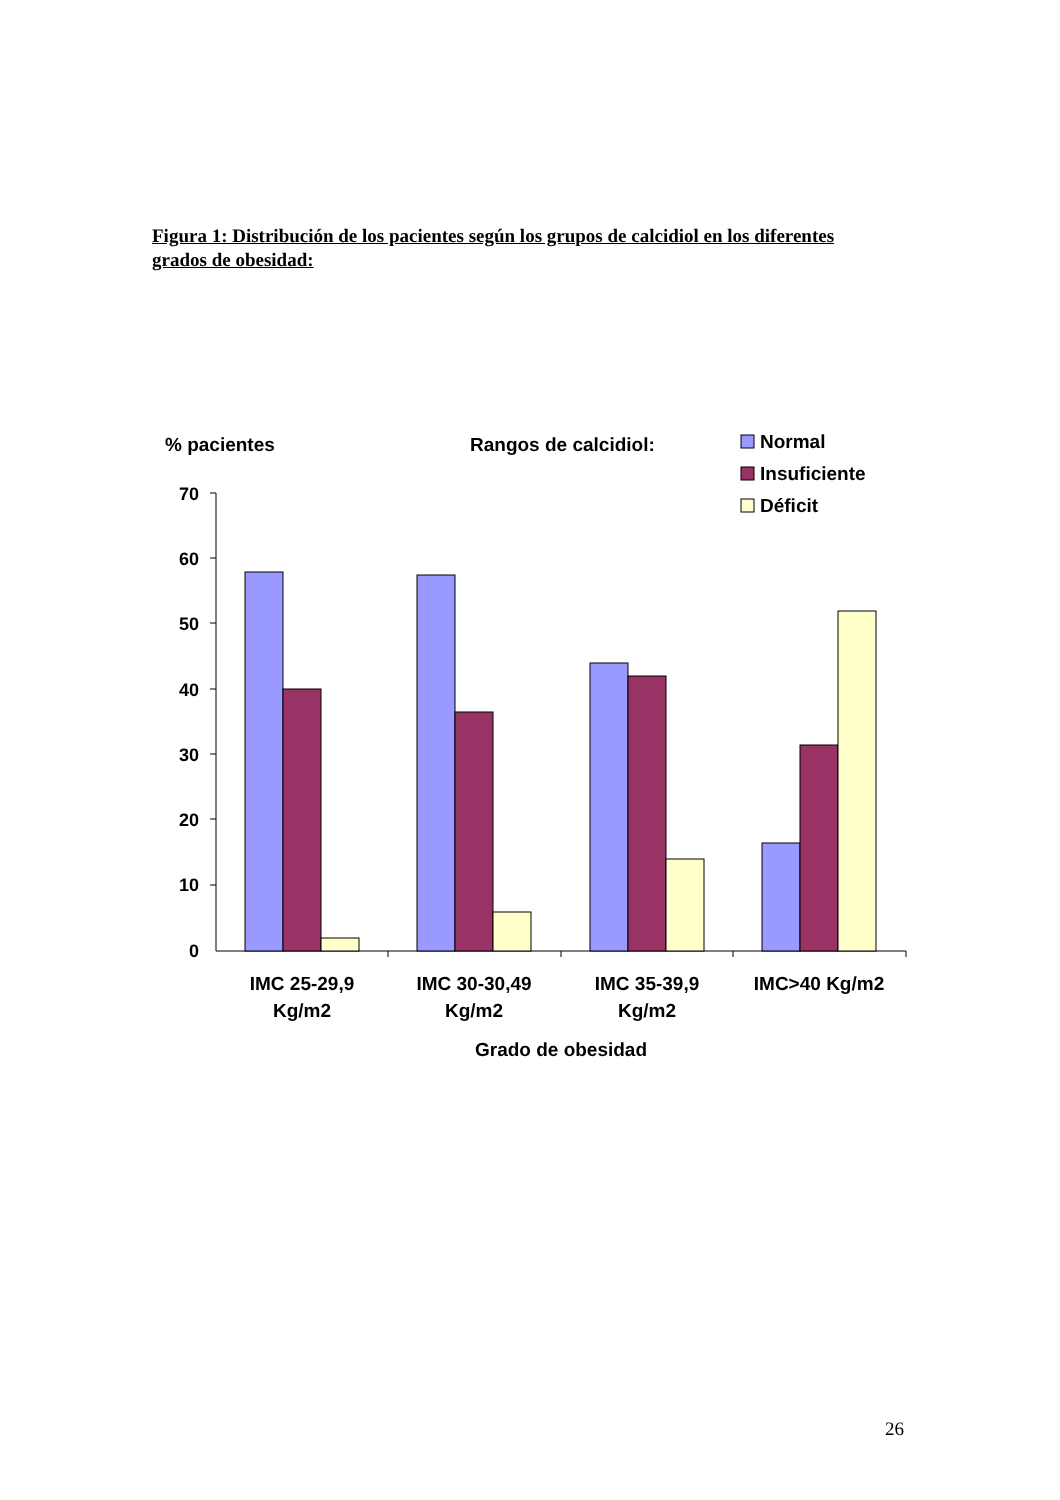Figura 1: Distribución de los pacientes según los grupos de calcidiol en los diferentes grados de obesidad:
% pacientes
Rangos de calcidiol:
Normal
Insuficiente
Déficit
70
60
50
40
30
20
10
0
IMC 25-29,9
Kg/m2
IMC 30-30,49
Kg/m2
IMC 35-39,9
Kg/m2
IMC>40 Kg/m2
Grado de obesidad
26